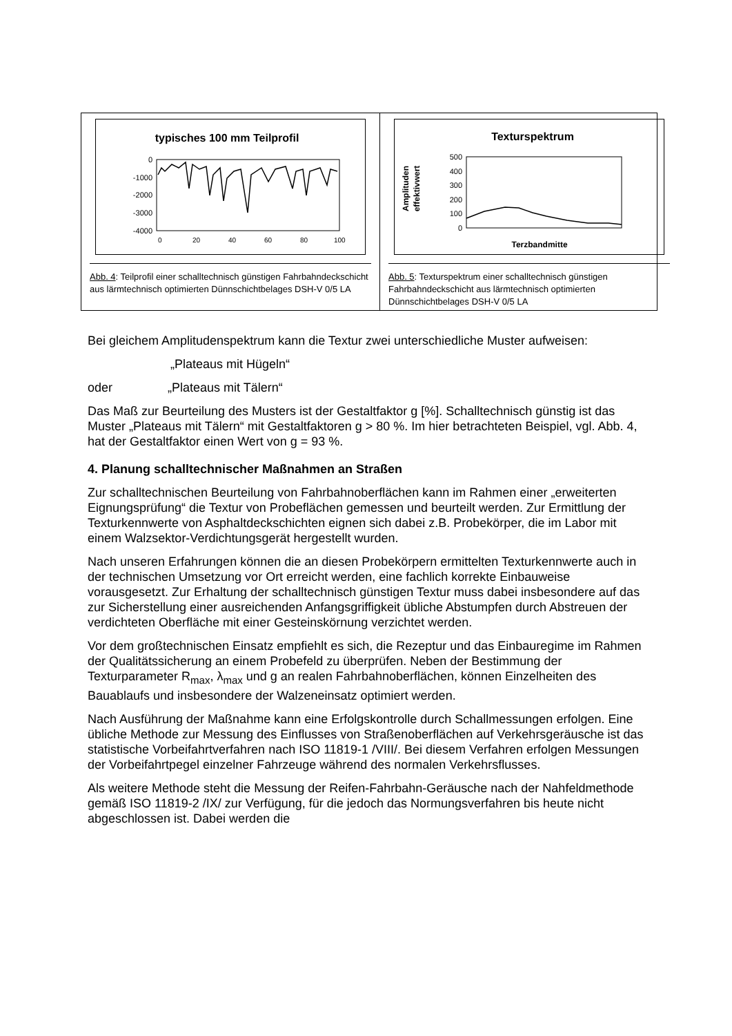typisches 100 mm Teilprofil
0
-1000
-2000
-3000
-4000
0
20
40
60
80
100
Abb. 4: Teilprofil einer schalltechnisch günstigen Fahrbahndeckschicht aus lärmtechnisch optimierten Dünnschichtbelages DSH-V 0/5 LA
Texturspektrum
Amplituden
effektivwert
500
400
300
200
100
0
Terzbandmitte
Abb. 5: Texturspektrum einer schalltechnisch günstigen Fahrbahndeckschicht aus lärmtechnisch optimierten Dünnschichtbelages DSH-V 0/5 LA
Bei gleichem Amplitudenspektrum kann die Textur zwei unterschiedliche Muster aufweisen:
„Plateaus mit Hügeln“
oder „Plateaus mit Tälern“
Das Maß zur Beurteilung des Musters ist der Gestaltfaktor g [%]. Schalltechnisch günstig ist das Muster „Plateaus mit Tälern“ mit Gestaltfaktoren g > 80 %. Im hier betrachteten Beispiel, vgl. Abb. 4, hat der Gestaltfaktor einen Wert von g = 93 %.
4. Planung schalltechnischer Maßnahmen an Straßen
Zur schalltechnischen Beurteilung von Fahrbahnoberflächen kann im Rahmen einer „erweiterten Eignungsprüfung“ die Textur von Probeflächen gemessen und beurteilt werden. Zur Ermittlung der Texturkennwerte von Asphaltdeckschichten eignen sich dabei z.B. Probekörper, die im Labor mit einem Walzsektor-Verdichtungsgerät hergestellt wurden.
Nach unseren Erfahrungen können die an diesen Probekörpern ermittelten Texturkennwerte auch in der technischen Umsetzung vor Ort erreicht werden, eine fachlich korrekte Einbauweise vorausgesetzt. Zur Erhaltung der schalltechnisch günstigen Textur muss dabei insbesondere auf das zur Sicherstellung einer ausreichenden Anfangsgriffigkeit übliche Abstumpfen durch Abstreuen der verdichteten Oberfläche mit einer Gesteinskörnung verzichtet werden.
Vor dem großtechnischen Einsatz empfiehlt es sich, die Rezeptur und das Einbauregime im Rahmen der Qualitätssicherung an einem Probefeld zu überprüfen. Neben der Bestimmung der Texturparameter R<sub>max</sub>, λ<sub>max</sub> und g an realen Fahrbahnoberflächen, können Einzelheiten des Bauablaufs und insbesondere der Walzeneinsatz optimiert werden.
Nach Ausführung der Maßnahme kann eine Erfolgskontrolle durch Schallmessungen erfolgen. Eine übliche Methode zur Messung des Einflusses von Straßenoberflächen auf Verkehrsgeräusche ist das statistische Vorbeifahrtverfahren nach ISO 11819-1 /VIII/. Bei diesem Verfahren erfolgen Messungen der Vorbeifahrtpegel einzelner Fahrzeuge während des normalen Verkehrsflusses.
Als weitere Methode steht die Messung der Reifen-Fahrbahn-Geräusche nach der Nahfeldmethode gemäß ISO 11819-2 /IX/ zur Verfügung, für die jedoch das Normungsverfahren bis heute nicht abgeschlossen ist. Dabei werden die